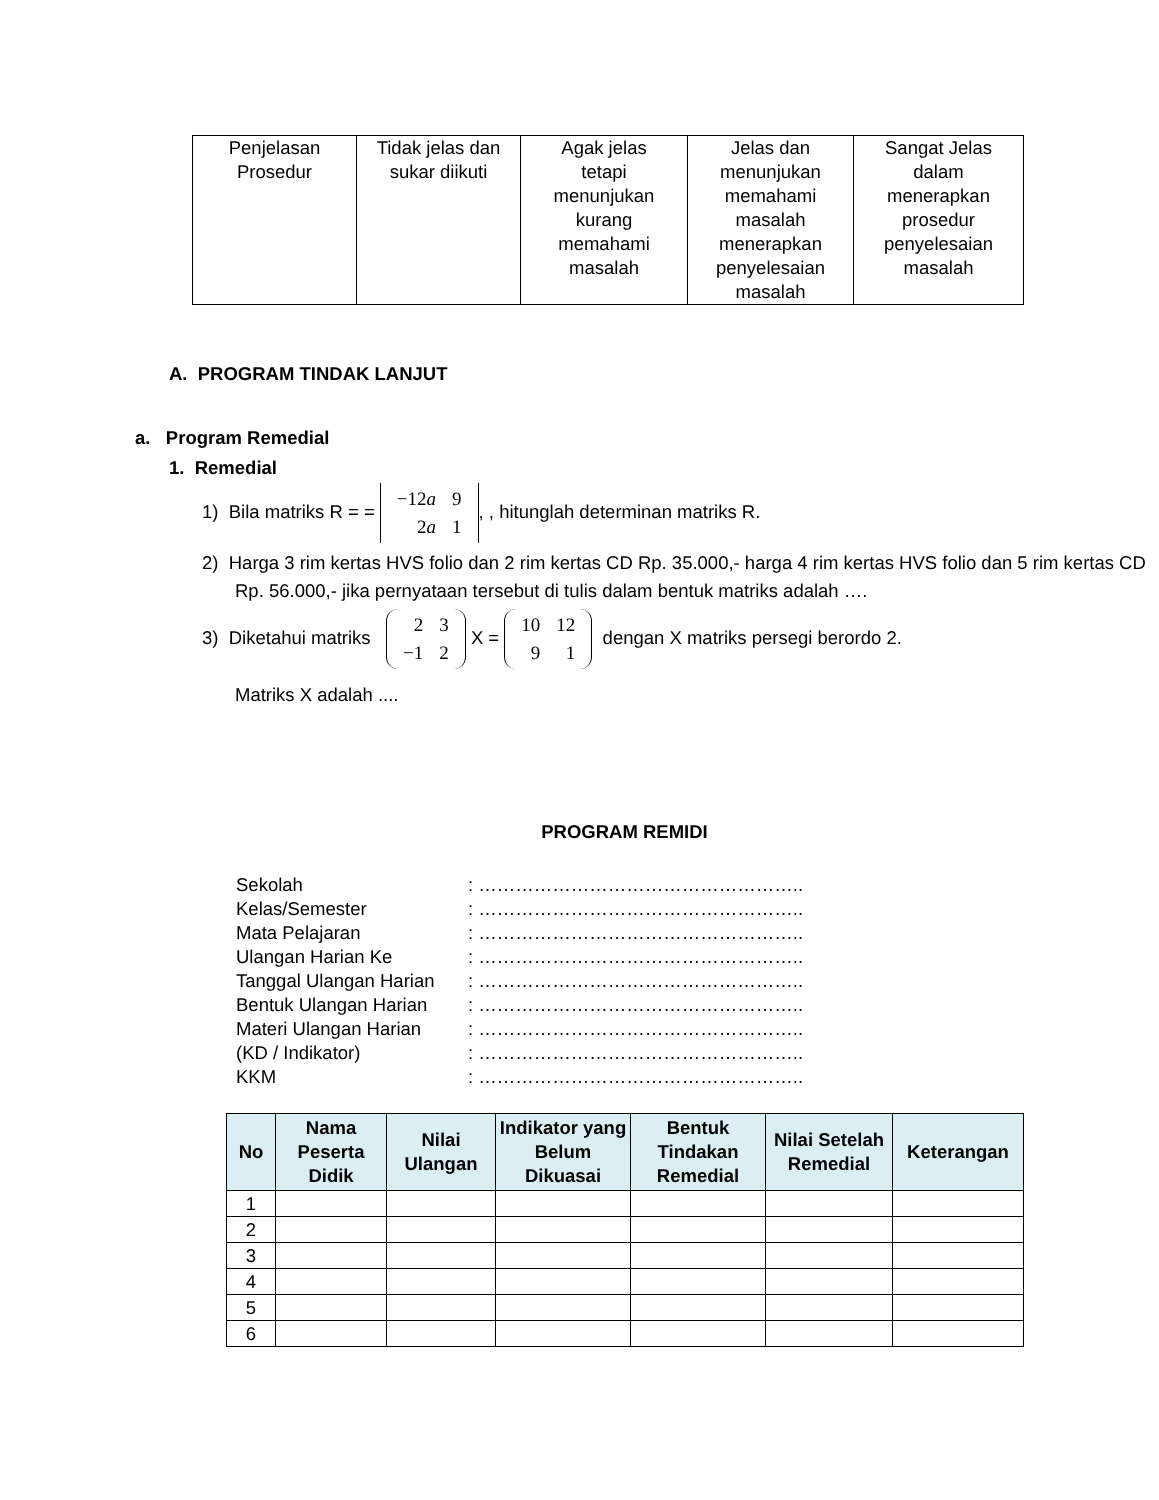| Penjelasan Prosedur | Tidak jelas dan sukar diikuti | Agak jelas tetapi menunjukan kurang memahami masalah | Jelas dan menunjukan memahami masalah menerapkan penyelesaian masalah | Sangat Jelas dalam menerapkan prosedur penyelesaian masalah |
A. PROGRAM TINDAK LANJUT
a. Program Remedial
1. Remedial
1) Bila matriks R = =
| −12 a | 9 |
| 2 a | 1 |
, , hitunglah determinan matriks R.
2) Harga 3 rim kertas HVS folio dan 2 rim kertas CD Rp. 35.000,- harga 4 rim kertas HVS folio dan 5 rim kertas CD Rp. 56.000,- jika pernyataan tersebut di tulis dalam bentuk matriks adalah ….
3) Diketahui matriks
| 2 | 3 |
| −1 | 2 |
X =
| 10 | 12 |
| 9 | 1 |
dengan X matriks persegi berordo 2.
Matriks X adalah ....
PROGRAM REMIDI
| Sekolah | : …………………………………………….. |
| Kelas/Semester | : …………………………………………….. |
| Mata Pelajaran | : …………………………………………….. |
| Ulangan Harian Ke | : …………………………………………….. |
| Tanggal Ulangan Harian | : …………………………………………….. |
| Bentuk Ulangan Harian | : …………………………………………….. |
| Materi Ulangan Harian | : …………………………………………….. |
| (KD / Indikator) | : …………………………………………….. |
| KKM | : …………………………………………….. |
| No | Nama Peserta Didik | Nilai Ulangan | Indikator yang Belum Dikuasai | Bentuk Tindakan Remedial | Nilai Setelah Remedial | Keterangan |
| --- | --- | --- | --- | --- | --- | --- |
| 1 | | | | | | |
| 2 | | | | | | |
| 3 | | | | | | |
| 4 | | | | | | |
| 5 | | | | | | |
| 6 | | | | | | |